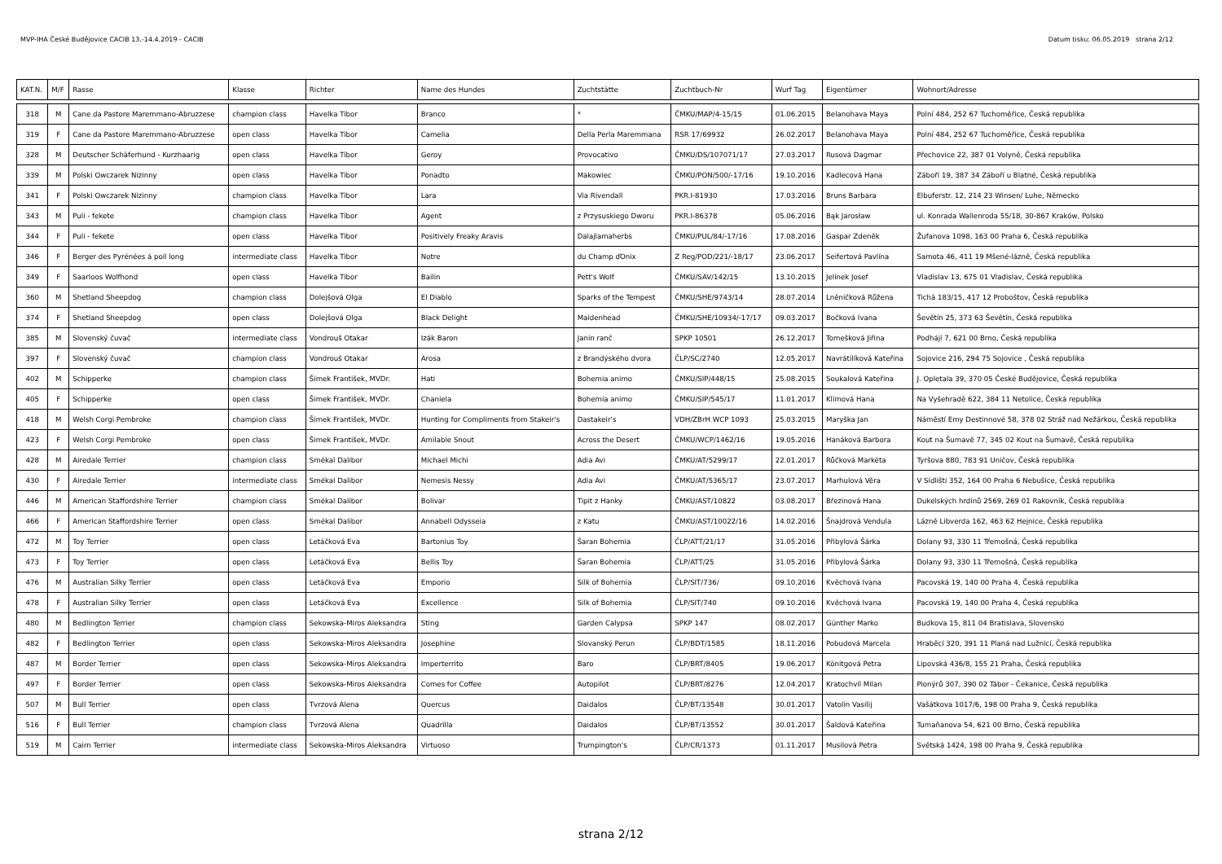MVP-IHA České Budějovice CACIB 13.-14.4.2019 - CACIB Datum tisku: 06.05.2019 strana 2/12
| KAT.N. | M/F | Rasse | Klasse | Richter | Name des Hundes | Zuchtstätte | Zuchtbuch-Nr | Wurf Tag | Eigentümer | Wohnort/Adresse |
| --- | --- | --- | --- | --- | --- | --- | --- | --- | --- | --- |
| 318 | M | Cane da Pastore Maremmano-Abruzzese | champion class | Havelka Tibor | Branco | * | ČMKU/MAP/4-15/15 | 01.06.2015 | Belanohava Maya | Polní 484, 252 67 Tuchoměřice, Česká republika |
| 319 | F | Cane da Pastore Maremmano-Abruzzese | open class | Havelka Tibor | Camelia | Della Perla Maremmana | RSR 17/69932 | 26.02.2017 | Belanohava Maya | Polní 484, 252 67 Tuchoměřice, Česká republika |
| 328 | M | Deutscher Schäferhund - Kurzhaarig | open class | Havelka Tibor | Geroy | Provocativo | ČMKU/DS/107071/17 | 27.03.2017 | Rusová Dagmar | Přechovice 22, 387 01 Volyně, Česká republika |
| 339 | M | Polski Owczarek Nizinny | open class | Havelka Tibor | Ponadto | Makowiec | ČMKU/PON/500/-17/16 | 19.10.2016 | Kadlecová Hana | Záboří 19, 387 34 Záboří u Blatné, Česká republika |
| 341 | F | Polski Owczarek Nizinny | champion class | Havelka Tibor | Lara | Via Rivendall | PKR.I-81930 | 17.03.2016 | Bruns Barbara | Elbuferstr. 12, 214 23 Winsen/ Luhe, Německo |
| 343 | M | Puli - fekete | champion class | Havelka Tibor | Agent | z Przysuskiego Dworu | PKR.I-86378 | 05.06.2016 | Bąk Jarosław | ul. Konrada Wallenroda 55/18, 30-867 Kraków, Polsko |
| 344 | F | Puli - fekete | open class | Havelka Tibor | Positively Freaky Aravis | Dalajlamaherbs | ČMKU/PUL/84/-17/16 | 17.08.2016 | Gaspar Zdeněk | Žufanova 1098, 163 00 Praha 6, Česká republika |
| 346 | F | Berger des Pyrénées á poil long | intermediate class | Havelka Tibor | Notre | du Champ ďOnix | Z Reg/POD/221/-18/17 | 23.06.2017 | Seifertová Pavlína | Samota 46, 411 19 Mšené-lázně, Česká republika |
| 349 | F | Saarloos Wolfhond | open class | Havelka Tibor | Bailin | Pett's Wolf | ČMKU/SAV/142/15 | 13.10.2015 | Jelínek Josef | Vladislav 13, 675 01 Vladislav, Česká republika |
| 360 | M | Shetland Sheepdog | champion class | Dolejšová Olga | El Diablo | Sparks of the Tempest | ČMKU/SHE/9743/14 | 28.07.2014 | Lněničková Růžena | Tichá 183/15, 417 12 Proboštov, Česká republika |
| 374 | F | Shetland Sheepdog | open class | Dolejšová Olga | Black Delight | Maidenhead | ČMKU/SHE/10934/-17/17 | 09.03.2017 | Bočková Ivana | Ševětín 25, 373 63 Ševětín, Česká republika |
| 385 | M | Slovenský čuvač | intermediate class | Vondrouš Otakar | Izák Baron | Janin ranč | SPKP 10501 | 26.12.2017 | Tomešková Jiřina | Podhájí 7, 621 00 Brno, Česká republika |
| 397 | F | Slovenský čuvač | champion class | Vondrouš Otakar | Arosa | z Brandýského dvora | ČLP/SC/2740 | 12.05.2017 | Navrátilíková Kateřina | Sojovice 216, 294 75 Sojovice , Česká republika |
| 402 | M | Schipperke | champion class | Šimek František, MVDr. | Hati | Bohemia animo | ČMKU/SIP/448/15 | 25.08.2015 | Soukalová Kateřina | J. Opletala 39, 370 05 České Budějovice, Česká republika |
| 405 | F | Schipperke | open class | Šimek František, MVDr. | Chaniela | Bohemia animo | ČMKU/SIP/545/17 | 11.01.2017 | Klímová Hana | Na Vyšehradě 622, 384 11 Netolice, Česká republika |
| 418 | M | Welsh Corgi Pembroke | champion class | Šimek František, MVDr. | Hunting for Compliments from Stakeir's | Dastakeir's | VDH/ZBrH WCP 1093 | 25.03.2015 | Maryška Jan | Náměstí Emy Destinnové 58, 378 02 Stráž nad Nežárkou, Česká republika |
| 423 | F | Welsh Corgi Pembroke | open class | Šimek František, MVDr. | Amilable Snout | Across the Desert | ČMKU/WCP/1462/16 | 19.05.2016 | Hanáková Barbora | Kout na Šumavě 77, 345 02 Kout na Šumavě, Česká republika |
| 428 | M | Airedale Terrier | champion class | Smékal Dalibor | Michael Michi | Adia Avi | ČMKU/AT/5299/17 | 22.01.2017 | Růčková Markéta | Tyršova 880, 783 91 Uničov, Česká republika |
| 430 | F | Airedale Terrier | intermediate class | Smékal Dalibor | Nemesis Nessy | Adia Avi | ČMKU/AT/5365/17 | 23.07.2017 | Marhulová Věra | V Sídlišti 352, 164 00 Praha 6 Nebušice, Česká republika |
| 446 | M | American Staffordshire Terrier | champion class | Smékal Dalibor | Bolivar | Tipit z Hanky | ČMKU/AST/10822 | 03.08.2017 | Březinová Hana | Dukelských hrdinů 2569, 269 01 Rakovník, Česká republika |
| 466 | F | American Staffordshire Terrier | open class | Smékal Dalibor | Annabell Odysseia | z Katu | ČMKU/AST/10022/16 | 14.02.2016 | Šnajdrová Vendula | Lázně Libverda 162, 463 62 Hejnice, Česká republika |
| 472 | M | Toy Terrier | open class | Letáčková Eva | Bartonius Toy | Šaran Bohemia | ČLP/ATT/21/17 | 31.05.2016 | Přibylová Šárka | Dolany 93, 330 11 Třemošná, Česká republika |
| 473 | F | Toy Terrier | open class | Letáčková Eva | Bellis Toy | Šaran Bohemia | ČLP/ATT/25 | 31.05.2016 | Přibylová Šárka | Dolany 93, 330 11 Třemošná, Česká republika |
| 476 | M | Australian Silky Terrier | open class | Letáčková Eva | Emporio | Silk of Bohemia | ČLP/SIT/736/ | 09.10.2016 | Kvěchová Ivana | Pacovská 19, 140 00 Praha 4, Česká republika |
| 478 | F | Australian Silky Terrier | open class | Letáčková Eva | Excellence | Silk of Bohemia | ČLP/SIT/740 | 09.10.2016 | Kvěchová Ivana | Pacovská 19, 140 00 Praha 4, Česká republika |
| 480 | M | Bedlington Terrier | champion class | Sekowska-Miros Aleksandra | Sting | Garden Calypsa | SPKP 147 | 08.02.2017 | Günther Marko | Budkova 15, 811 04 Bratislava, Slovensko |
| 482 | F | Bedlington Terrier | open class | Sekowska-Miros Aleksandra | Josephine | Slovanský Perun | ČLP/BDT/1585 | 18.11.2016 | Pobudová Marcela | Hraběcí 320, 391 11 Planá nad Lužnicí, Česká republika |
| 487 | M | Border Terrier | open class | Sekowska-Miros Aleksandra | Imperterrito | Baro | ČLP/BRT/8405 | 19.06.2017 | Könitgová Petra | Lipovská 436/8, 155 21 Praha, Česká republika |
| 497 | F | Border Terrier | open class | Sekowska-Miros Aleksandra | Comes for Coffee | Autopilot | ČLP/BRT/8276 | 12.04.2017 | Kratochvíl Milan | Pionýrů 307, 390 02 Tábor - Čekanice, Česká republika |
| 507 | M | Bull Terrier | open class | Tvrzová Alena | Quercus | Daidalos | ČLP/BT/13548 | 30.01.2017 | Vatolin Vasilij | Vašátkova 1017/6, 198 00 Praha 9, Česká republika |
| 516 | F | Bull Terrier | champion class | Tvrzová Alena | Quadrilla | Daidalos | ČLP/BT/13552 | 30.01.2017 | Šaldová Kateřina | Tumaňanova 54, 621 00 Brno, Česká republika |
| 519 | M | Cairn Terrier | intermediate class | Sekowska-Miros Aleksandra | Virtuoso | Trumpington's | ČLP/CR/1373 | 01.11.2017 | Musilová Petra | Světská 1424, 198 00 Praha 9, Česká republika |
strana 2/12